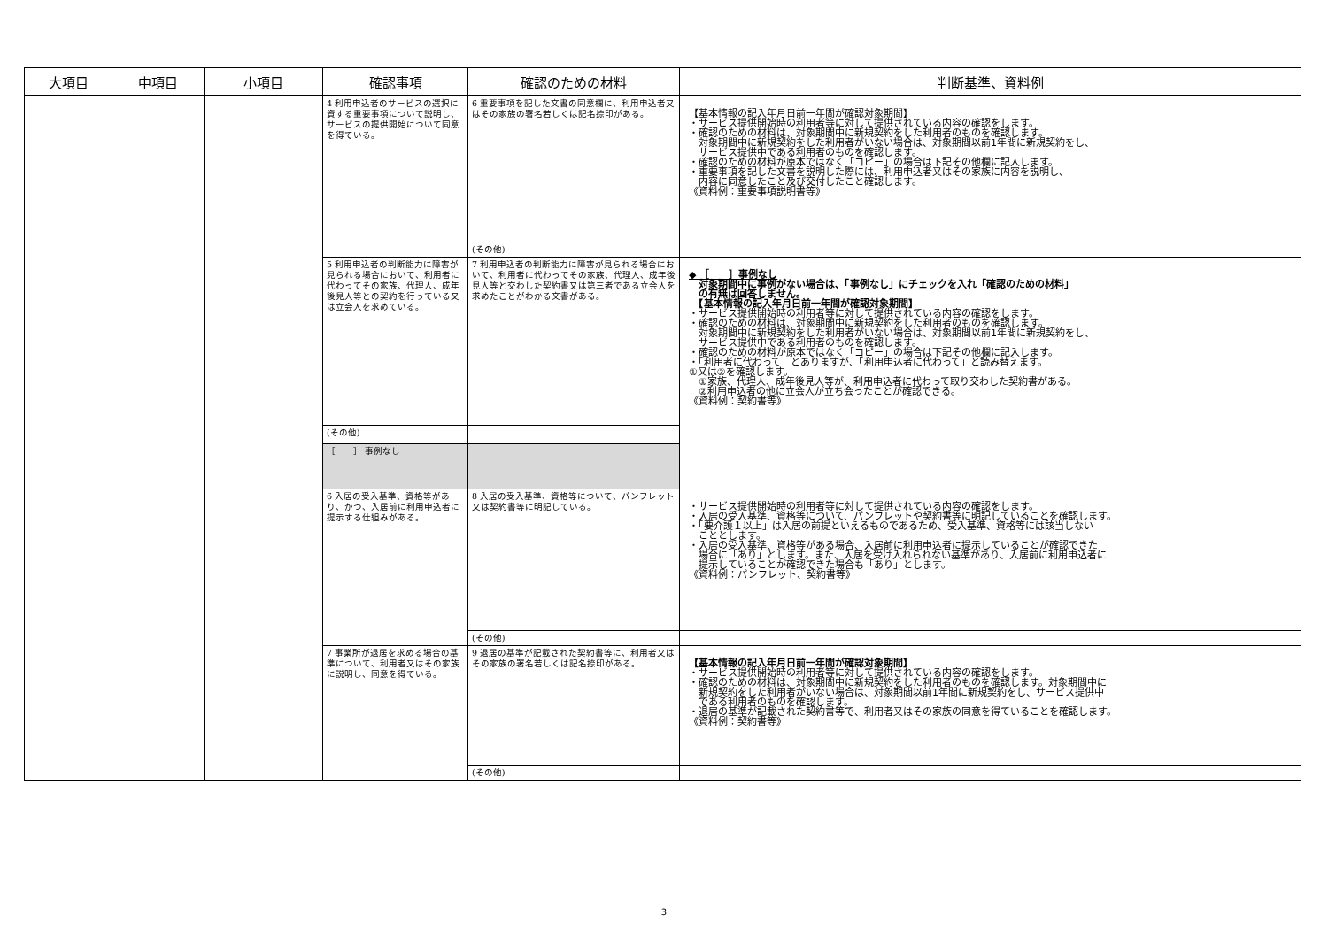| 大項目 | 中項目 | 小項目 | 確認事項 | 確認のための材料 | 判断基準、資料例 |
| --- | --- | --- | --- | --- | --- |
| | | | 4 利用申込者のサービスの選択に資する重要事項について説明し、サービスの提供開始について同意を得ている。 | 6 重要事項を記した文書の同意欄に、利用申込者又はその家族の署名若しくは記名捺印がある。 | 【基本情報の記入年月日前一年間が確認対象期間】 ・サービス提供開始時の利用者等に対して提供されている内容の確認をします。 ・確認のための材料は、対象期間中に新規契約をした利用者のものを確認します。 対象期間中に新規契約をした利用者がいない場合は、対象期間以前1年間に新規契約をし、 サービス提供中である利用者のものを確認します。 ・確認のための材料が原本ではなく「コピー」の場合は下記その他欄に記入します。 ・重要事項を記した文書を説明した際には、利用申込者又はその家族に内容を説明し、 内容に同意したこと及び交付したこと確認します。 《資料例：重要事項説明書等》 |
| | | | | (その他) | |
| | | | 5 利用申込者の判断能力に障害が見られる場合において、利用者に代わってその家族、代理人、成年後見人等との契約を行っている又は立会人を求めている。 | 7 利用申込者の判断能力に障害が見られる場合において、利用者に代わってその家族、代理人、成年後見人等と交わした契約書又は第三者である立会人を求めたことがわかる文書がある。 | ◆ ［ ］事例なし 対象期間中に事例がない場合は、「事例なし」にチェックを入れ「確認のための材料」 の有無は回答しません。 【基本情報の記入年月日前一年間が確認対象期間】 ・サービス提供開始時の利用者等に対して提供されている内容の確認をします。 ・確認のための材料は、対象期間中に新規契約をした利用者のものを確認します。 対象期間中に新規契約をした利用者がいない場合は、対象期間以前1年間に新規契約をし、 サービス提供中である利用者のものを確認します。 ・確認のための材料が原本ではなく「コピー」の場合は下記その他欄に記入します。 ・「利用者に代わって」とありますが、「利用申込者に代わって」と読み替えます。 ①又は②を確認します。 ①家族、代理人、成年後見人等が、利用申込者に代わって取り交わした契約書がある。 ②利用申込者の他に立会人が立ち会ったことが確認できる。 《資料例：契約書等》 |
| | | | | (その他) | |
| | | | ［ ］ 事例なし | | |
| | | | 6 入居の受入基準、資格等があり、かつ、入居前に利用申込者に提示する仕組みがある。 | 8 入居の受入基準、資格等について、パンフレット又は契約書等に明記している。 | ・サービス提供開始時の利用者等に対して提供されている内容の確認をします。 ・入居の受入基準、資格等について、パンフレットや契約書等に明記していることを確認します。 ・「要介護１以上」は入居の前提といえるものであるため、受入基準、資格等には該当しない こととします。 ・入居の受入基準、資格等がある場合、入居前に利用申込者に提示していることが確認できた 場合に「あり」とします。また、入居を受け入れられない基準があり、入居前に利用申込者に 提示していることが確認できた場合も「あり」とします。 《資料例：パンフレット、契約書等》 |
| | | | | (その他) | |
| | | | 7 事業所が退居を求める場合の基準について、利用者又はその家族に説明し、同意を得ている。 | 9 退居の基準が記載された契約書等に、利用者又はその家族の署名若しくは記名捺印がある。 | 【基本情報の記入年月日前一年間が確認対象期間】 ・サービス提供開始時の利用者等に対して提供されている内容の確認をします。 ・確認のための材料は、対象期間中に新規契約をした利用者のものを確認します。対象期間中に 新規契約をした利用者がいない場合は、対象期間以前1年間に新規契約をし、サービス提供中 である利用者のものを確認します。 ・退居の基準が記載された契約書等で、利用者又はその家族の同意を得ていることを確認します。 《資料例：契約書等》 |
| | | | | (その他) | |
3